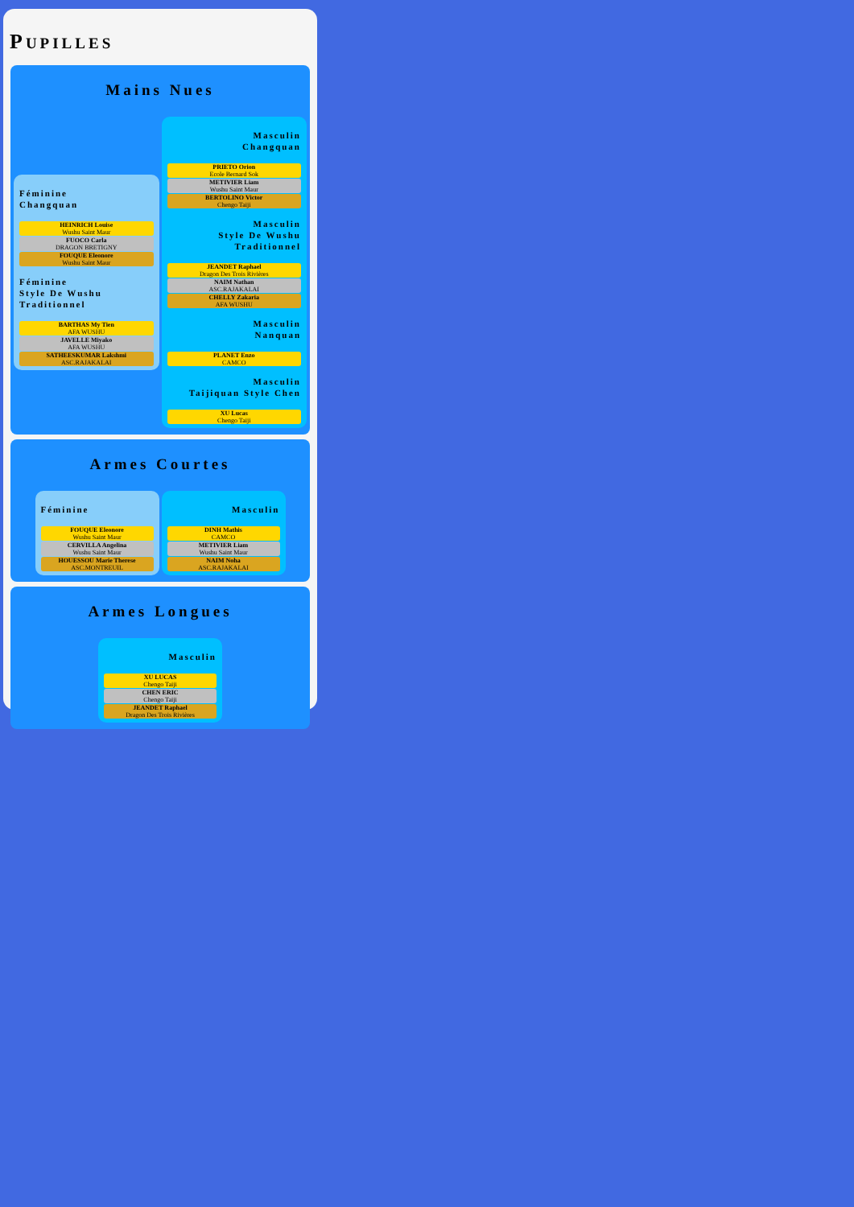PUPILLES
Mains Nues
Féminine
Changquan
HEINRICH Louise
Wushu Saint Maur
FUOCO Carla
DRAGON BRETIGNY
FOUQUE Eleonore
Wushu Saint Maur
Féminine
Style De Wushu Traditionnel
BARTHAS My Tien
AFA WUSHU
JAVELLE Miyako
AFA WUSHU
SATHEESKUMAR Lakshmi
ASC.RAJAKALAI
Masculin
Changquan
PRIETO Orion
Ecole Bernard Sok
METIVIER Liam
Wushu Saint Maur
BERTOLINO Victor
Chengo Taiji
Masculin
Style De Wushu Traditionnel
JEANDET Raphael
Dragon Des Trois Rivières
NAIM Nathan
ASC.RAJAKALAI
CHELLY Zakaria
AFA WUSHU
Masculin
Nanquan
PLANET Enzo
CAMCO
Masculin
Taijiquan Style Chen
XU Lucas
Chengo Taiji
Armes Courtes
Féminine
FOUQUE Eleonore
Wushu Saint Maur
CERVILLA Angelina
Wushu Saint Maur
HOUESSOU Marie Therese
ASC.MONTREUIL
Masculin
DINH Mathis
CAMCO
METIVIER Liam
Wushu Saint Maur
NAIM Noha
ASC.RAJAKALAI
Armes Longues
Masculin
XU LUCAS
Chengo Taiji
CHEN ERIC
Chengo Taiji
JEANDET Raphael
Dragon Des Trois Rivières